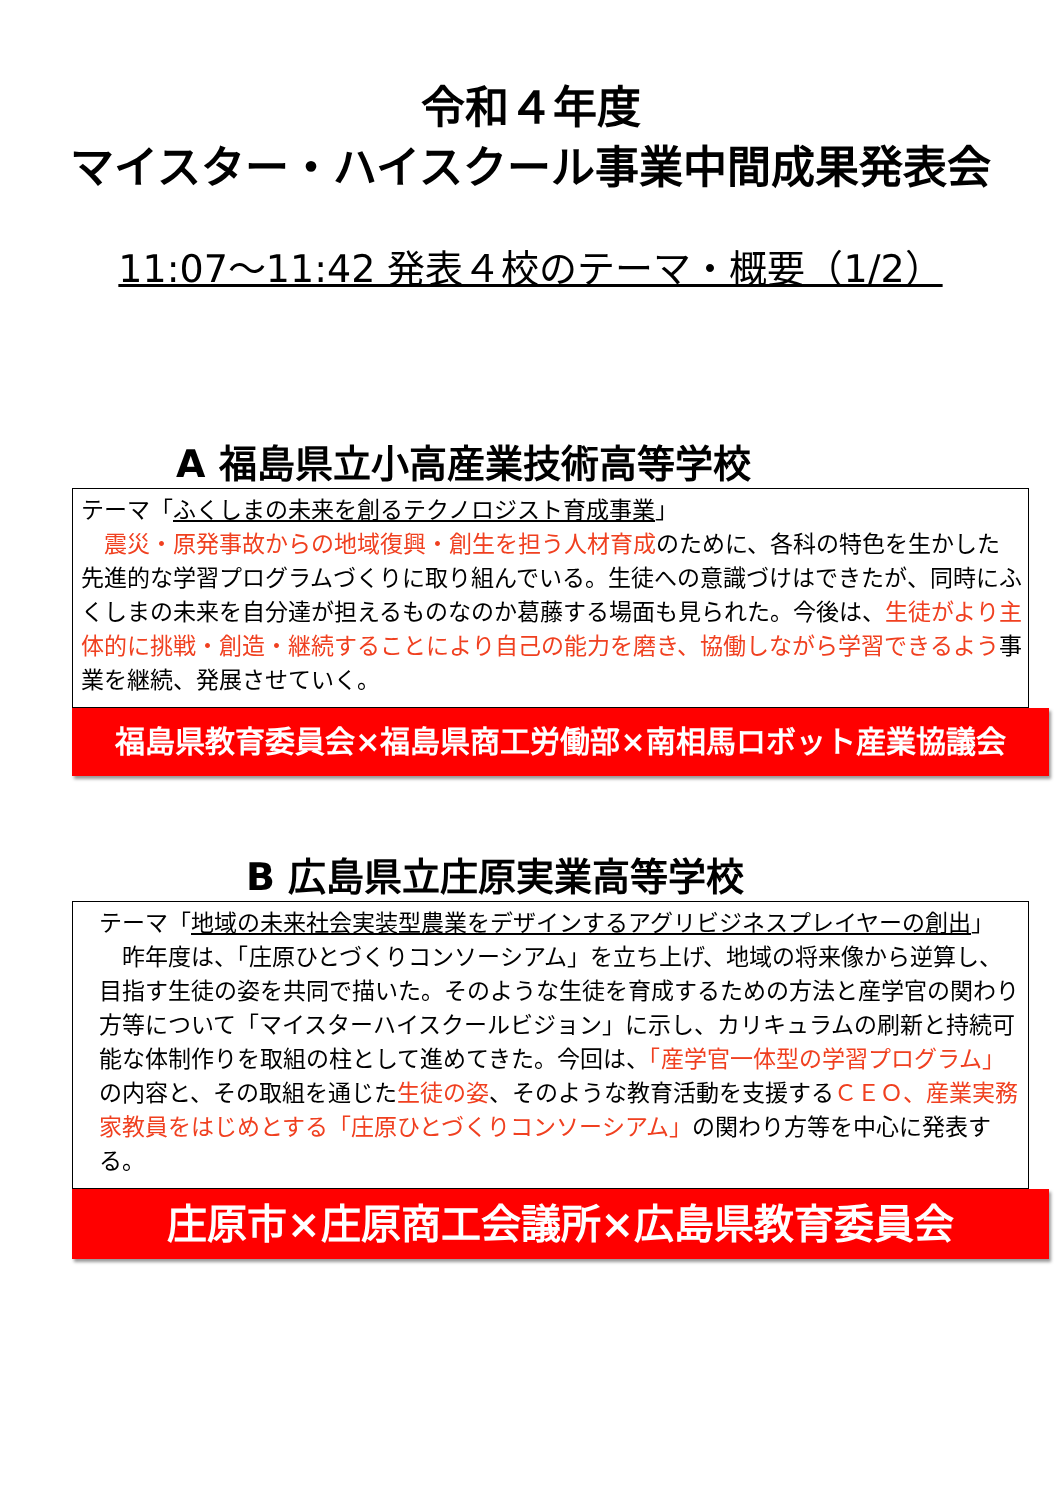令和４年度
マイスター・ハイスクール事業中間成果発表会
11:07～11:42 発表４校のテーマ・概要（1/2）
A 福島県立小高産業技術高等学校
テーマ「ふくしまの未来を創るテクノロジスト育成事業」
　震災・原発事故からの地域復興・創生を担う人材育成のために、各科の特色を生かした先進的な学習プログラムづくりに取り組んでいる。生徒への意識づけはできたが、同時にふくしまの未来を自分達が担えるものなのか葛藤する場面も見られた。今後は、生徒がより主体的に挑戦・創造・継続することにより自己の能力を磨き、協働しながら学習できるよう事業を継続、発展させていく。
福島県教育委員会×福島県商工労働部×南相馬ロボット産業協議会
B 広島県立庄原実業高等学校
テーマ「地域の未来社会実装型農業をデザインするアグリビジネスプレイヤーの創出」
　昨年度は、「庄原ひとづくりコンソーシアム」を立ち上げ、地域の将来像から逆算し、目指す生徒の姿を共同で描いた。そのような生徒を育成するための方法と産学官の関わり方等について「マイスターハイスクールビジョン」に示し、カリキュラムの刷新と持続可能な体制作りを取組の柱として進めてきた。今回は、「産学官一体型の学習プログラム」の内容と、その取組を通じた生徒の姿、そのような教育活動を支援するＣＥＯ、産業実務家教員をはじめとする「庄原ひとづくりコンソーシアム」の関わり方等を中心に発表する。
庄原市×庄原商工会議所×広島県教育委員会